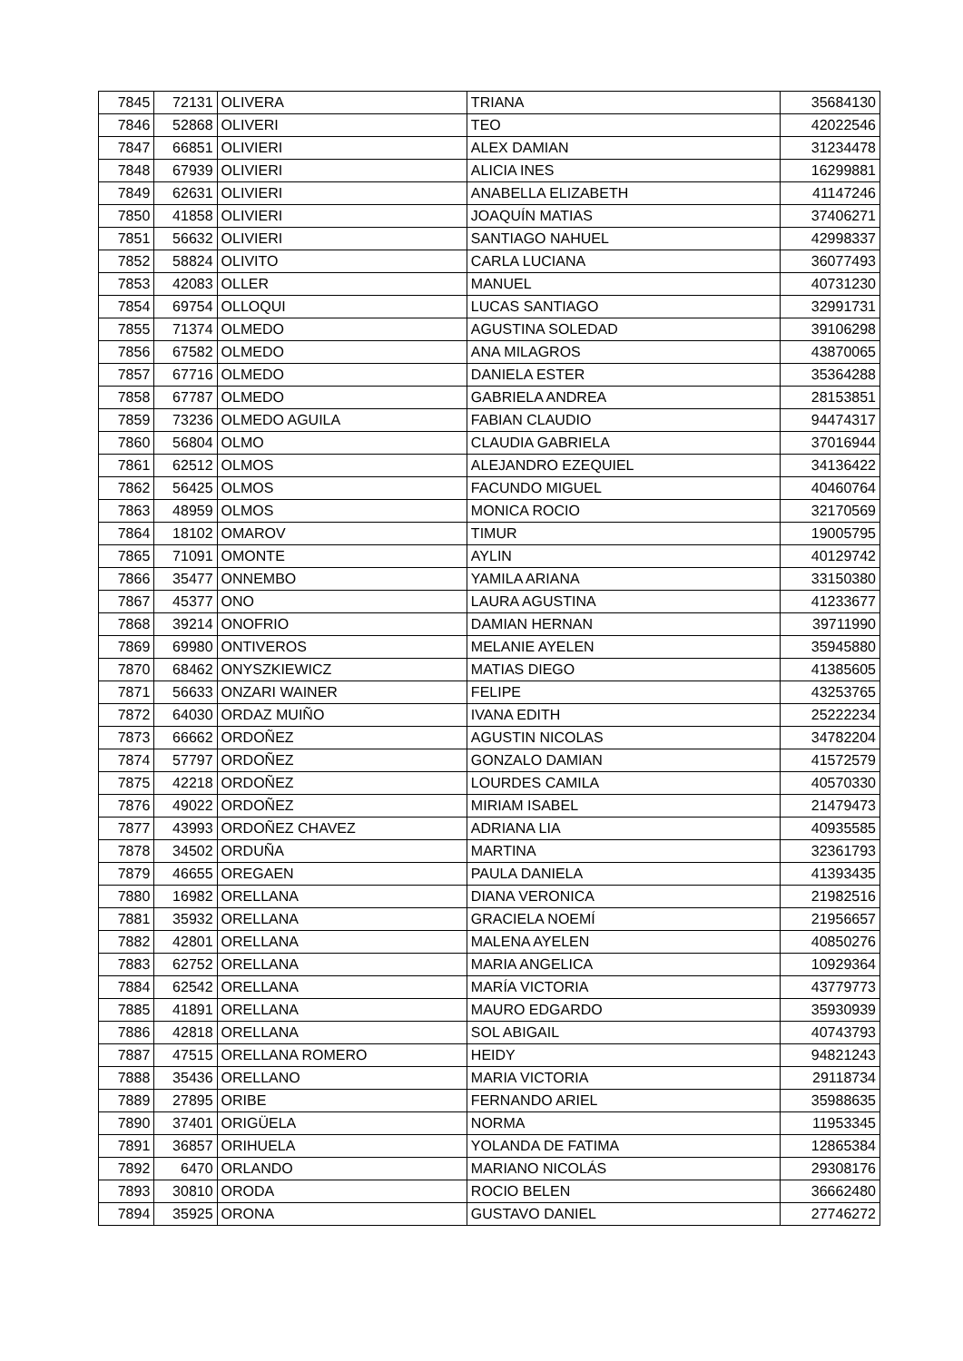| 7845 | 72131 | OLIVERA | TRIANA | 35684130 |
| 7846 | 52868 | OLIVERI | TEO | 42022546 |
| 7847 | 66851 | OLIVIERI | ALEX DAMIAN | 31234478 |
| 7848 | 67939 | OLIVIERI | ALICIA INES | 16299881 |
| 7849 | 62631 | OLIVIERI | ANABELLA ELIZABETH | 41147246 |
| 7850 | 41858 | OLIVIERI | JOAQUÍN MATIAS | 37406271 |
| 7851 | 56632 | OLIVIERI | SANTIAGO NAHUEL | 42998337 |
| 7852 | 58824 | OLIVITO | CARLA LUCIANA | 36077493 |
| 7853 | 42083 | OLLER | MANUEL | 40731230 |
| 7854 | 69754 | OLLOQUI | LUCAS SANTIAGO | 32991731 |
| 7855 | 71374 | OLMEDO | AGUSTINA SOLEDAD | 39106298 |
| 7856 | 67582 | OLMEDO | ANA MILAGROS | 43870065 |
| 7857 | 67716 | OLMEDO | DANIELA ESTER | 35364288 |
| 7858 | 67787 | OLMEDO | GABRIELA ANDREA | 28153851 |
| 7859 | 73236 | OLMEDO AGUILA | FABIAN CLAUDIO | 94474317 |
| 7860 | 56804 | OLMO | CLAUDIA GABRIELA | 37016944 |
| 7861 | 62512 | OLMOS | ALEJANDRO EZEQUIEL | 34136422 |
| 7862 | 56425 | OLMOS | FACUNDO MIGUEL | 40460764 |
| 7863 | 48959 | OLMOS | MONICA ROCIO | 32170569 |
| 7864 | 18102 | OMAROV | TIMUR | 19005795 |
| 7865 | 71091 | OMONTE | AYLIN | 40129742 |
| 7866 | 35477 | ONNEMBO | YAMILA ARIANA | 33150380 |
| 7867 | 45377 | ONO | LAURA AGUSTINA | 41233677 |
| 7868 | 39214 | ONOFRIO | DAMIAN HERNAN | 39711990 |
| 7869 | 69980 | ONTIVEROS | MELANIE AYELEN | 35945880 |
| 7870 | 68462 | ONYSZKIEWICZ | MATIAS DIEGO | 41385605 |
| 7871 | 56633 | ONZARI WAINER | FELIPE | 43253765 |
| 7872 | 64030 | ORDAZ MUIÑO | IVANA EDITH | 25222234 |
| 7873 | 66662 | ORDOÑEZ | AGUSTIN NICOLAS | 34782204 |
| 7874 | 57797 | ORDOÑEZ | GONZALO DAMIAN | 41572579 |
| 7875 | 42218 | ORDOÑEZ | LOURDES CAMILA | 40570330 |
| 7876 | 49022 | ORDOÑEZ | MIRIAM ISABEL | 21479473 |
| 7877 | 43993 | ORDOÑEZ CHAVEZ | ADRIANA LIA | 40935585 |
| 7878 | 34502 | ORDUÑA | MARTINA | 32361793 |
| 7879 | 46655 | OREGAEN | PAULA DANIELA | 41393435 |
| 7880 | 16982 | ORELLANA | DIANA VERONICA | 21982516 |
| 7881 | 35932 | ORELLANA | GRACIELA NOEMÍ | 21956657 |
| 7882 | 42801 | ORELLANA | MALENA AYELEN | 40850276 |
| 7883 | 62752 | ORELLANA | MARIA ANGELICA | 10929364 |
| 7884 | 62542 | ORELLANA | MARÍA VICTORIA | 43779773 |
| 7885 | 41891 | ORELLANA | MAURO EDGARDO | 35930939 |
| 7886 | 42818 | ORELLANA | SOL ABIGAIL | 40743793 |
| 7887 | 47515 | ORELLANA ROMERO | HEIDY | 94821243 |
| 7888 | 35436 | ORELLANO | MARIA VICTORIA | 29118734 |
| 7889 | 27895 | ORIBE | FERNANDO ARIEL | 35988635 |
| 7890 | 37401 | ORIGÜELA | NORMA | 11953345 |
| 7891 | 36857 | ORIHUELA | YOLANDA DE FATIMA | 12865384 |
| 7892 | 6470 | ORLANDO | MARIANO NICOLÁS | 29308176 |
| 7893 | 30810 | ORODA | ROCIO BELEN | 36662480 |
| 7894 | 35925 | ORONA | GUSTAVO DANIEL | 27746272 |